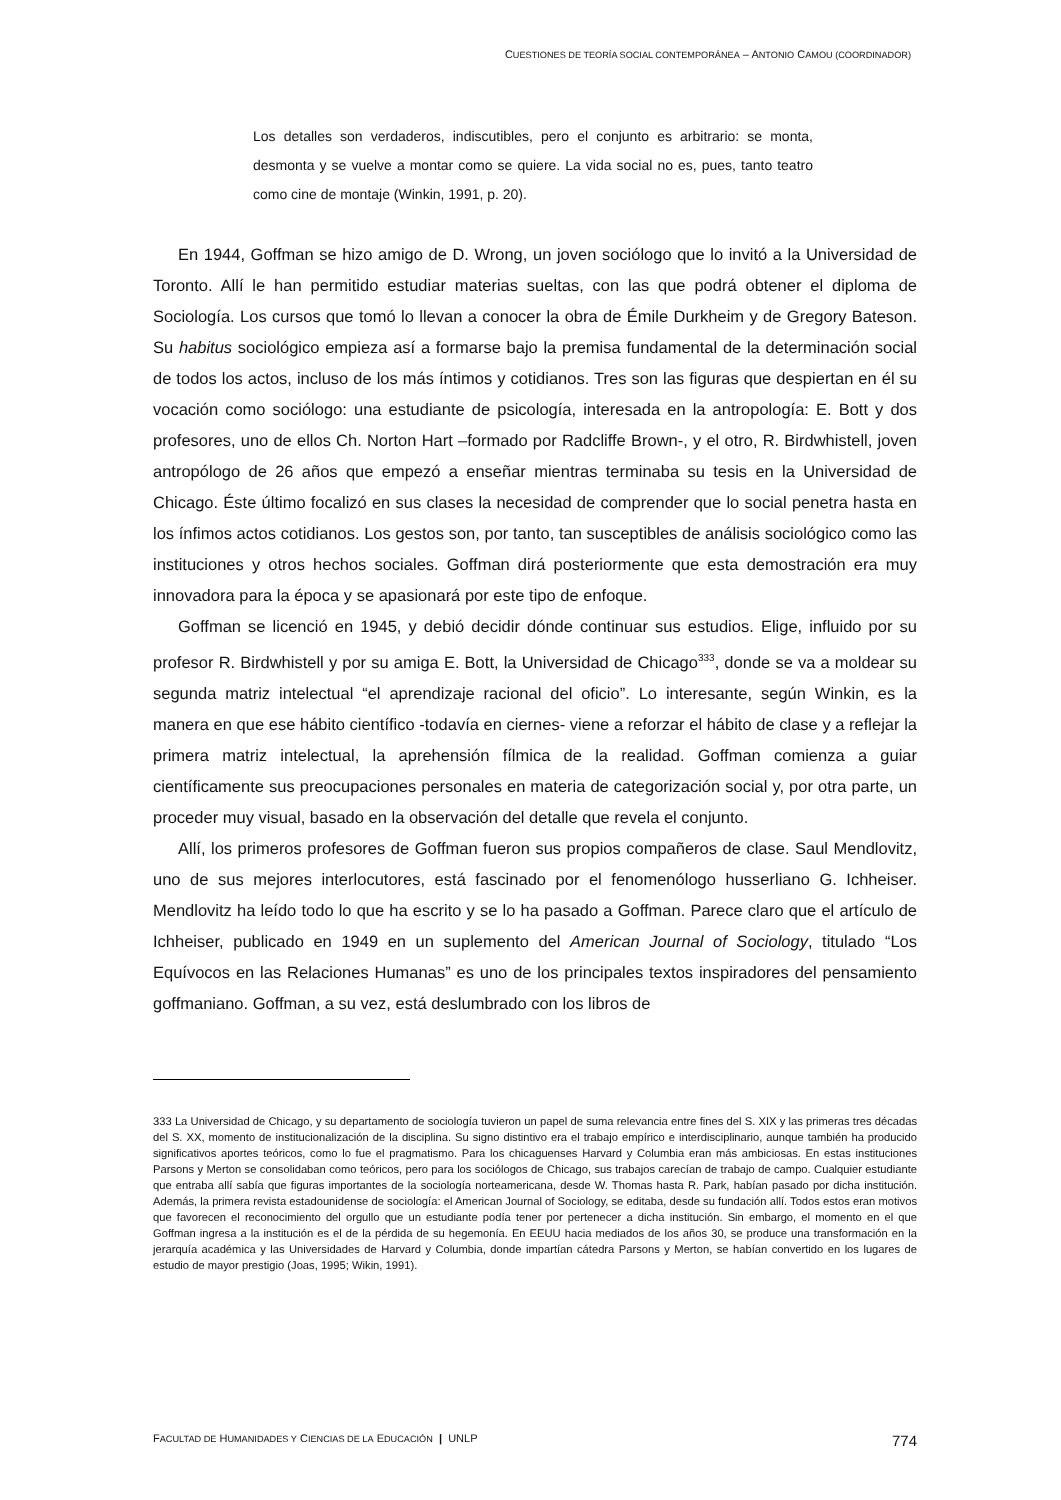CUESTIONES DE TEORÍA SOCIAL CONTEMPORÁNEA – ANTONIO CAMOU (COORDINADOR)
Los detalles son verdaderos, indiscutibles, pero el conjunto es arbitrario: se monta, desmonta y se vuelve a montar como se quiere. La vida social no es, pues, tanto teatro como cine de montaje (Winkin, 1991, p. 20).
En 1944, Goffman se hizo amigo de D. Wrong, un joven sociólogo que lo invitó a la Universidad de Toronto. Allí le han permitido estudiar materias sueltas, con las que podrá obtener el diploma de Sociología. Los cursos que tomó lo llevan a conocer la obra de Émile Durkheim y de Gregory Bateson. Su habitus sociológico empieza así a formarse bajo la premisa fundamental de la determinación social de todos los actos, incluso de los más íntimos y cotidianos. Tres son las figuras que despiertan en él su vocación como sociólogo: una estudiante de psicología, interesada en la antropología: E. Bott y dos profesores, uno de ellos Ch. Norton Hart –formado por Radcliffe Brown-, y el otro, R. Birdwhistell, joven antropólogo de 26 años que empezó a enseñar mientras terminaba su tesis en la Universidad de Chicago. Éste último focalizó en sus clases la necesidad de comprender que lo social penetra hasta en los ínfimos actos cotidianos. Los gestos son, por tanto, tan susceptibles de análisis sociológico como las instituciones y otros hechos sociales. Goffman dirá posteriormente que esta demostración era muy innovadora para la época y se apasionará por este tipo de enfoque.
Goffman se licenció en 1945, y debió decidir dónde continuar sus estudios. Elige, influido por su profesor R. Birdwhistell y por su amiga E. Bott, la Universidad de Chicago<sup>333</sup>, donde se va a moldear su segunda matriz intelectual “el aprendizaje racional del oficio”. Lo interesante, según Winkin, es la manera en que ese hábito científico -todavía en ciernes- viene a reforzar el hábito de clase y a reflejar la primera matriz intelectual, la aprehensión fílmica de la realidad. Goffman comienza a guiar científicamente sus preocupaciones personales en materia de categorización social y, por otra parte, un proceder muy visual, basado en la observación del detalle que revela el conjunto.
Allí, los primeros profesores de Goffman fueron sus propios compañeros de clase. Saul Mendlovitz, uno de sus mejores interlocutores, está fascinado por el fenomenólogo husserliano G. Ichheiser. Mendlovitz ha leído todo lo que ha escrito y se lo ha pasado a Goffman. Parece claro que el artículo de Ichheiser, publicado en 1949 en un suplemento del American Journal of Sociology, titulado “Los Equívocos en las Relaciones Humanas” es uno de los principales textos inspiradores del pensamiento goffmaniano. Goffman, a su vez, está deslumbrado con los libros de
333 La Universidad de Chicago, y su departamento de sociología tuvieron un papel de suma relevancia entre fines del S. XIX y las primeras tres décadas del S. XX, momento de institucionalización de la disciplina. Su signo distintivo era el trabajo empírico e interdisciplinario, aunque también ha producido significativos aportes teóricos, como lo fue el pragmatismo. Para los chicaguenses Harvard y Columbia eran más ambiciosas. En estas instituciones Parsons y Merton se consolidaban como teóricos, pero para los sociólogos de Chicago, sus trabajos carecían de trabajo de campo. Cualquier estudiante que entraba allí sabía que figuras importantes de la sociología norteamericana, desde W. Thomas hasta R. Park, habían pasado por dicha institución. Además, la primera revista estadounidense de sociología: el American Journal of Sociology, se editaba, desde su fundación allí. Todos estos eran motivos que favorecen el reconocimiento del orgullo que un estudiante podía tener por pertenecer a dicha institución. Sin embargo, el momento en el que Goffman ingresa a la institución es el de la pérdida de su hegemonía. En EEUU hacia mediados de los años 30, se produce una transformación en la jerarquía académica y las Universidades de Harvard y Columbia, donde impartían cátedra Parsons y Merton, se habían convertido en los lugares de estudio de mayor prestigio (Joas, 1995; Wikin, 1991).
FACULTAD DE HUMANIDADES Y CIENCIAS DE LA EDUCACIÓN | UNLP 774